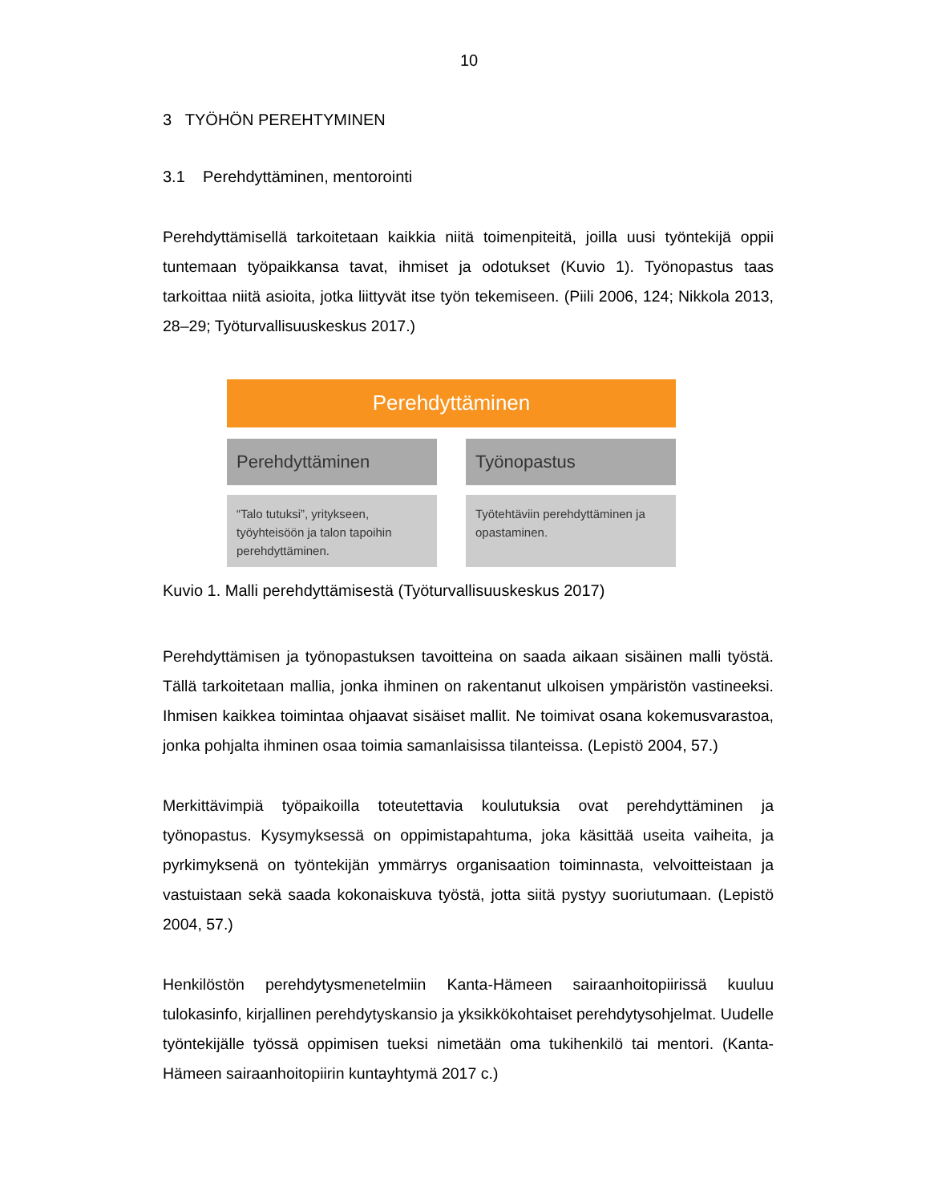10
3 TYÖHÖN PEREHTYMINEN
3.1 Perehdyttäminen, mentorointi
Perehdyttämisellä tarkoitetaan kaikkia niitä toimenpiteitä, joilla uusi työntekijä oppii tuntemaan työpaikkansa tavat, ihmiset ja odotukset (Kuvio 1). Työnopastus taas tarkoittaa niitä asioita, jotka liittyvät itse työn tekemiseen. (Piili 2006, 124; Nikkola 2013, 28–29; Työturvallisuuskeskus 2017.)
Perehdyttäminen
Perehdyttäminen
“Talo tutuksi”, yritykseen, työyhteisöön ja talon tapoihin perehdyttäminen.
Työnopastus
Työtehtäviin perehdyttäminen ja opastaminen.
Kuvio 1. Malli perehdyttämisestä (Työturvallisuuskeskus 2017)
Perehdyttämisen ja työnopastuksen tavoitteina on saada aikaan sisäinen malli työstä. Tällä tarkoitetaan mallia, jonka ihminen on rakentanut ulkoisen ympäristön vastineeksi. Ihmisen kaikkea toimintaa ohjaavat sisäiset mallit. Ne toimivat osana kokemusvarastoa, jonka pohjalta ihminen osaa toimia samanlaisissa tilanteissa. (Lepistö 2004, 57.)
Merkittävimpiä työpaikoilla toteutettavia koulutuksia ovat perehdyttäminen ja työnopastus. Kysymyksessä on oppimistapahtuma, joka käsittää useita vaiheita, ja pyrkimyksenä on työntekijän ymmärrys organisaation toiminnasta, velvoitteistaan ja vastuistaan sekä saada kokonaiskuva työstä, jotta siitä pystyy suoriutumaan. (Lepistö 2004, 57.)
Henkilöstön perehdytysmenetelmiin Kanta-Hämeen sairaanhoitopiirissä kuuluu tulokasinfo, kirjallinen perehdytyskansio ja yksikkökohtaiset perehdytysohjelmat. Uudelle työntekijälle työssä oppimisen tueksi nimetään oma tukihenkilö tai mentori. (Kanta-Hämeen sairaanhoitopiirin kuntayhtymä 2017 c.)